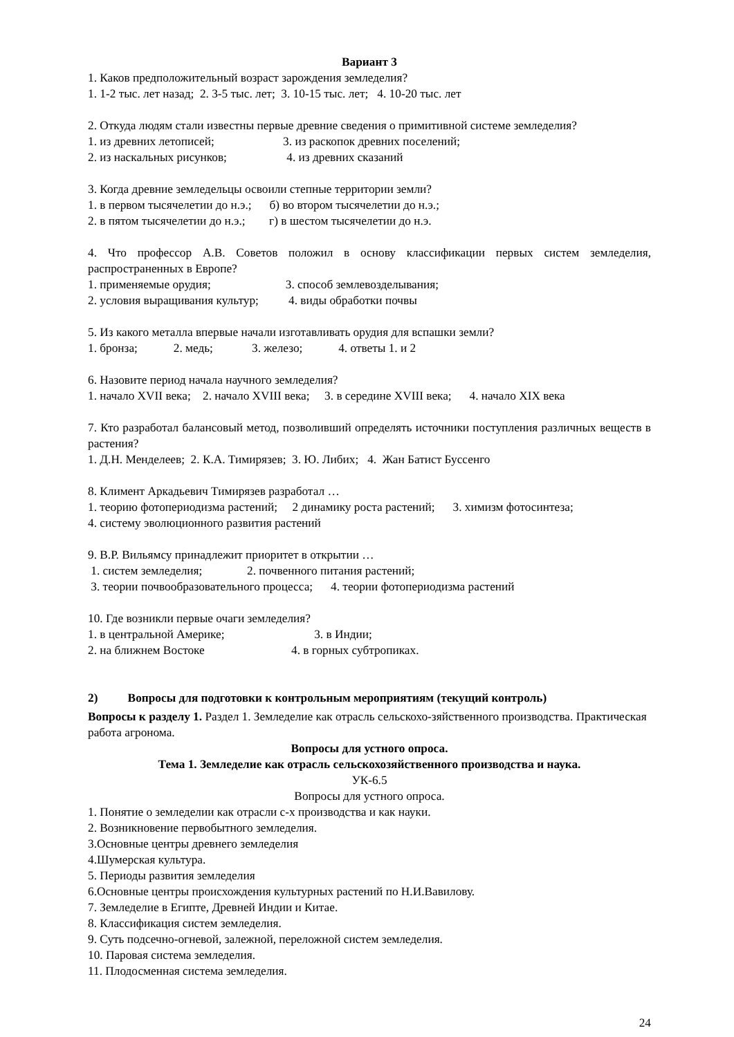Вариант 3
1. Каков предположительный возраст зарождения земледелия?
1. 1-2 тыс. лет назад;  2. 3-5 тыс. лет;  3. 10-15 тыс. лет;   4. 10-20 тыс. лет
2. Откуда людям стали известны первые древние сведения о примитивной системе земледелия?
1. из древних летописей;                       3. из раскопок древних поселений;
2. из наскальных рисунков;                    4. из древних сказаний
3. Когда древние земледельцы освоили степные территории земли?
1. в первом тысячелетии до н.э.;      б) во втором тысячелетии до н.э.;
2. в пятом тысячелетии до н.э.;        г) в шестом тысячелетии до н.э.
4. Что профессор А.В. Советов положил в основу классификации первых систем земледелия, распространенных в Европе?
1. применяемые орудия;                         3. способ землевозделывания;
2. условия выращивания культур;          4. виды обработки почвы
5. Из какого металла впервые начали изготавливать орудия для вспашки земли?
1. бронза;            2. медь;             3. железо;            4. ответы 1. и 2
6. Назовите период начала научного земледелия?
1. начало XVII века;    2. начало XVIII века;     3. в середине XVIII века;      4. начало XIX века
7. Кто разработал балансовый метод, позволивший определять источники поступления различных веществ в растения?
1. Д.Н. Менделеев;  2. К.А. Тимирязев;  3. Ю. Либих;   4.  Жан Батист Буссенго
8. Климент Аркадьевич Тимирязев разработал …
1. теорию фотопериодизма растений;     2 динамику роста растений;      3. химизм фотосинтеза;
4. систему эволюционного развития растений
9. В.Р. Вильямсу принадлежит приоритет в открытии …
 1. систем земледелия;               2. почвенного питания растений;
 3. теории почвообразовательного процесса;      4. теории фотопериодизма растений
10. Где возникли первые очаги земледелия?
1. в центральной Америке;                              3. в Индии;
2. на ближнем Востоке                             4. в горных субтропиках.
2)          Вопросы для подготовки к контрольным мероприятиям (текущий контроль)
Вопросы к разделу 1. Раздел 1. Земледелие как отрасль сельскохо-зяйственного производства. Практическая работа агронома.
Вопросы для устного опроса.
Тема 1. Земледелие как отрасль сельскохозяйственного производства и наука.
УК-6.5
Вопросы для устного опроса.
1. Понятие о земледелии как отрасли с-х производства и как науки.
2. Возникновение первобытного земледелия.
3.Основные центры древнего земледелия
4.Шумерская культура.
5. Периоды развития земледелия
6.Основные центры происхождения культурных растений по Н.И.Вавилову.
7. Земледелие в Египте, Древней Индии и Китае.
8. Классификация систем земледелия.
9. Суть подсечно-огневой, залежной, переложной систем земледелия.
10. Паровая система земледелия.
11. Плодосменная система земледелия.
24